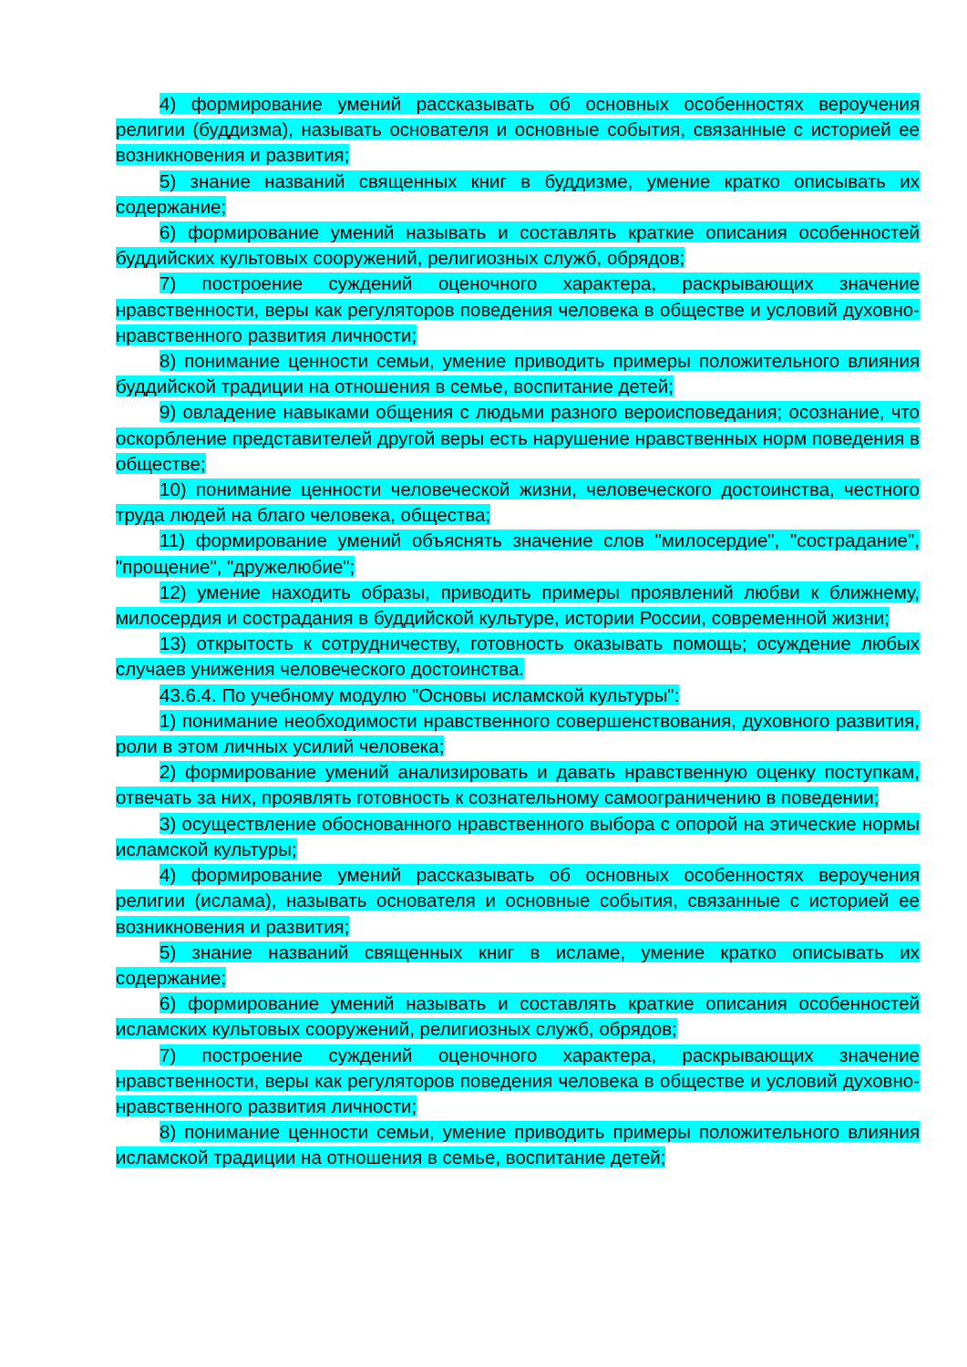4) формирование умений рассказывать об основных особенностях вероучения религии (буддизма), называть основателя и основные события, связанные с историей ее возникновения и развития;
5) знание названий священных книг в буддизме, умение кратко описывать их содержание;
6) формирование умений называть и составлять краткие описания особенностей буддийских культовых сооружений, религиозных служб, обрядов;
7) построение суждений оценочного характера, раскрывающих значение нравственности, веры как регуляторов поведения человека в обществе и условий духовно-нравственного развития личности;
8) понимание ценности семьи, умение приводить примеры положительного влияния буддийской традиции на отношения в семье, воспитание детей;
9) овладение навыками общения с людьми разного вероисповедания; осознание, что оскорбление представителей другой веры есть нарушение нравственных норм поведения в обществе;
10) понимание ценности человеческой жизни, человеческого достоинства, честного труда людей на благо человека, общества;
11) формирование умений объяснять значение слов "милосердие", "сострадание", "прощение", "дружелюбие";
12) умение находить образы, приводить примеры проявлений любви к ближнему, милосердия и сострадания в буддийской культуре, истории России, современной жизни;
13) открытость к сотрудничеству, готовность оказывать помощь; осуждение любых случаев унижения человеческого достоинства.
43.6.4. По учебному модулю "Основы исламской культуры":
1) понимание необходимости нравственного совершенствования, духовного развития, роли в этом личных усилий человека;
2) формирование умений анализировать и давать нравственную оценку поступкам, отвечать за них, проявлять готовность к сознательному самоограничению в поведении;
3) осуществление обоснованного нравственного выбора с опорой на этические нормы исламской культуры;
4) формирование умений рассказывать об основных особенностях вероучения религии (ислама), называть основателя и основные события, связанные с историей ее возникновения и развития;
5) знание названий священных книг в исламе, умение кратко описывать их содержание;
6) формирование умений называть и составлять краткие описания особенностей исламских культовых сооружений, религиозных служб, обрядов;
7) построение суждений оценочного характера, раскрывающих значение нравственности, веры как регуляторов поведения человека в обществе и условий духовно-нравственного развития личности;
8) понимание ценности семьи, умение приводить примеры положительного влияния исламской традиции на отношения в семье, воспитание детей;